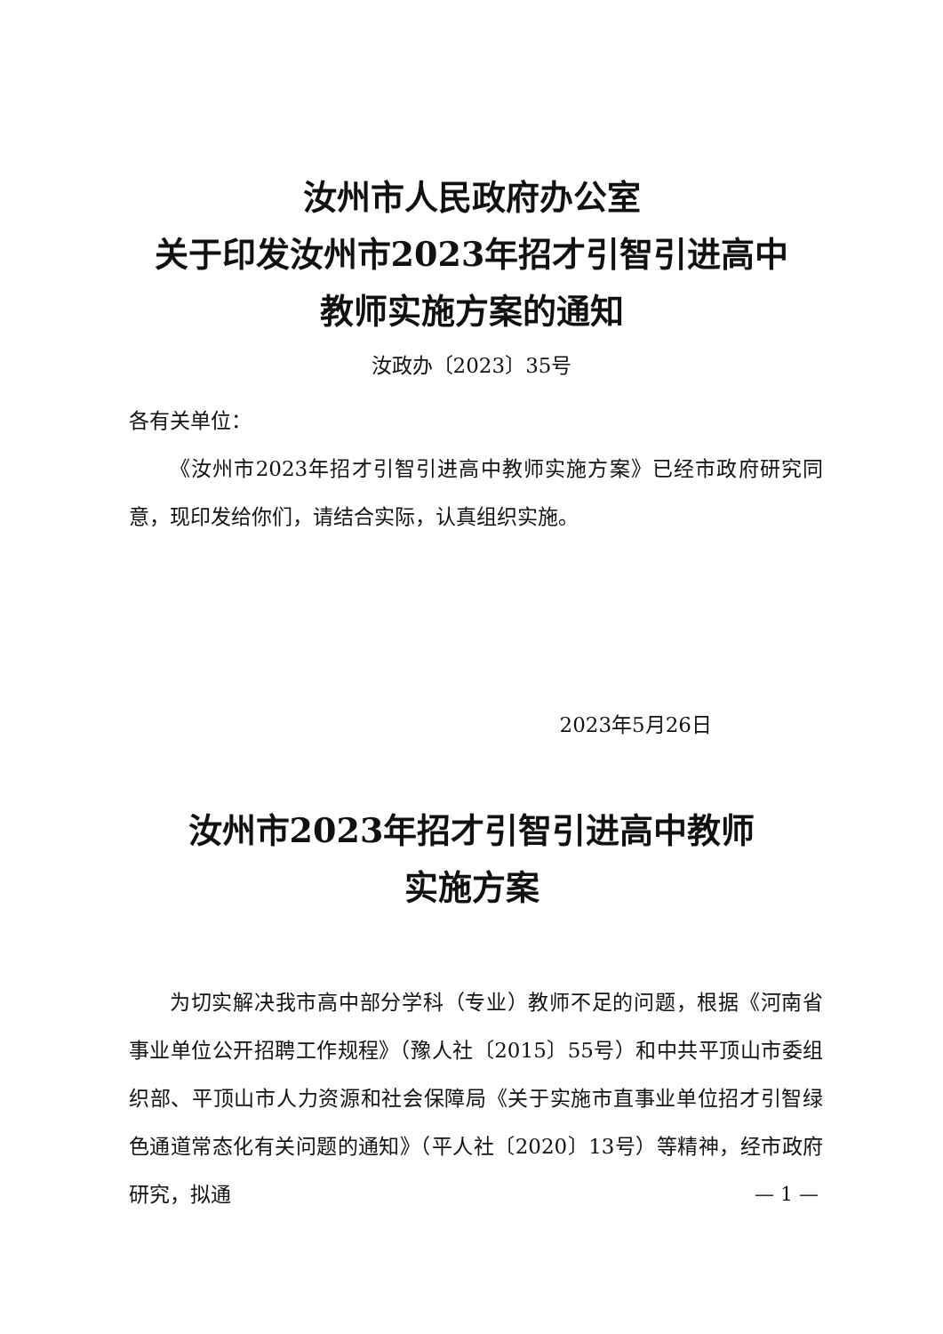汝州市人民政府办公室
关于印发汝州市2023年招才引智引进高中
教师实施方案的通知
汝政办〔2023〕35号
各有关单位：
《汝州市2023年招才引智引进高中教师实施方案》已经市政府研究同意，现印发给你们，请结合实际，认真组织实施。
2023年5月26日
汝州市2023年招才引智引进高中教师
实施方案
为切实解决我市高中部分学科（专业）教师不足的问题，根据《河南省事业单位公开招聘工作规程》（豫人社〔2015〕55号）和中共平顶山市委组织部、平顶山市人力资源和社会保障局《关于实施市直事业单位招才引智绿色通道常态化有关问题的通知》（平人社〔2020〕13号）等精神，经市政府研究，拟通
— 1 —